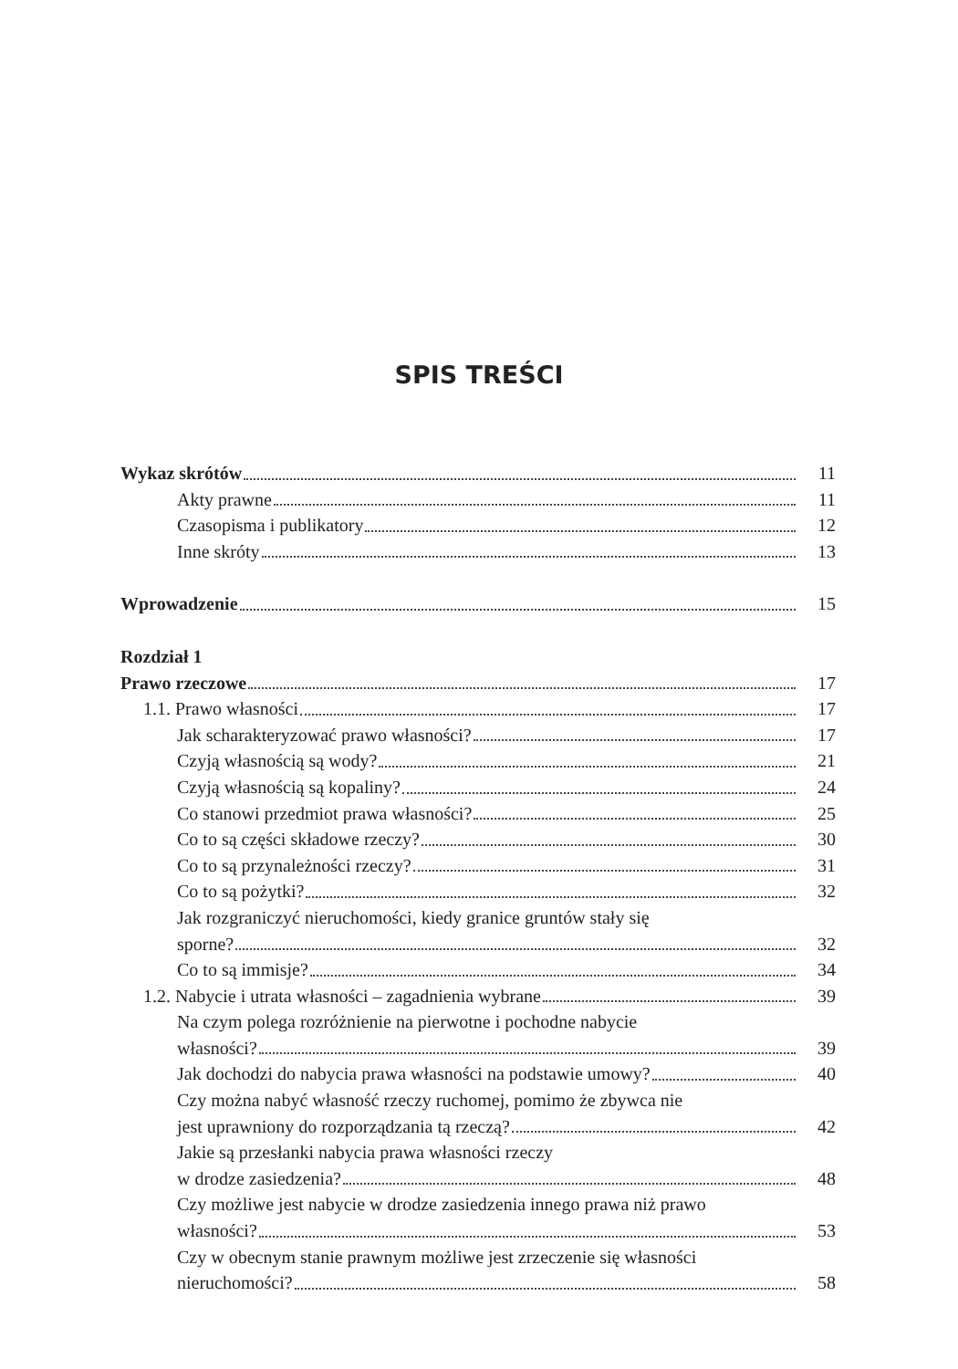SPIS TREŚCI
Wykaz skrótów 11
Akty prawne 11
Czasopisma i publikatory 12
Inne skróty 13
Wprowadzenie 15
Rozdział 1
Prawo rzeczowe 17
1.1. Prawo własności 17
Jak scharakteryzować prawo własności? 17
Czyją własnością są wody? 21
Czyją własnością są kopaliny? 24
Co stanowi przedmiot prawa własności? 25
Co to są części składowe rzeczy? 30
Co to są przynależności rzeczy? 31
Co to są pożytki? 32
Jak rozgraniczyć nieruchomości, kiedy granice gruntów stały się
sporne? 32
Co to są immisje? 34
1.2. Nabycie i utrata własności – zagadnienia wybrane 39
Na czym polega rozróżnienie na pierwotne i pochodne nabycie
własności? 39
Jak dochodzi do nabycia prawa własności na podstawie umowy? 40
Czy można nabyć własność rzeczy ruchomej, pomimo że zbywca nie
jest uprawniony do rozporządzania tą rzeczą? 42
Jakie są przesłanki nabycia prawa własności rzeczy
w drodze zasiedzenia? 48
Czy możliwe jest nabycie w drodze zasiedzenia innego prawa niż prawo
własności? 53
Czy w obecnym stanie prawnym możliwe jest zrzeczenie się własności
nieruchomości? 58